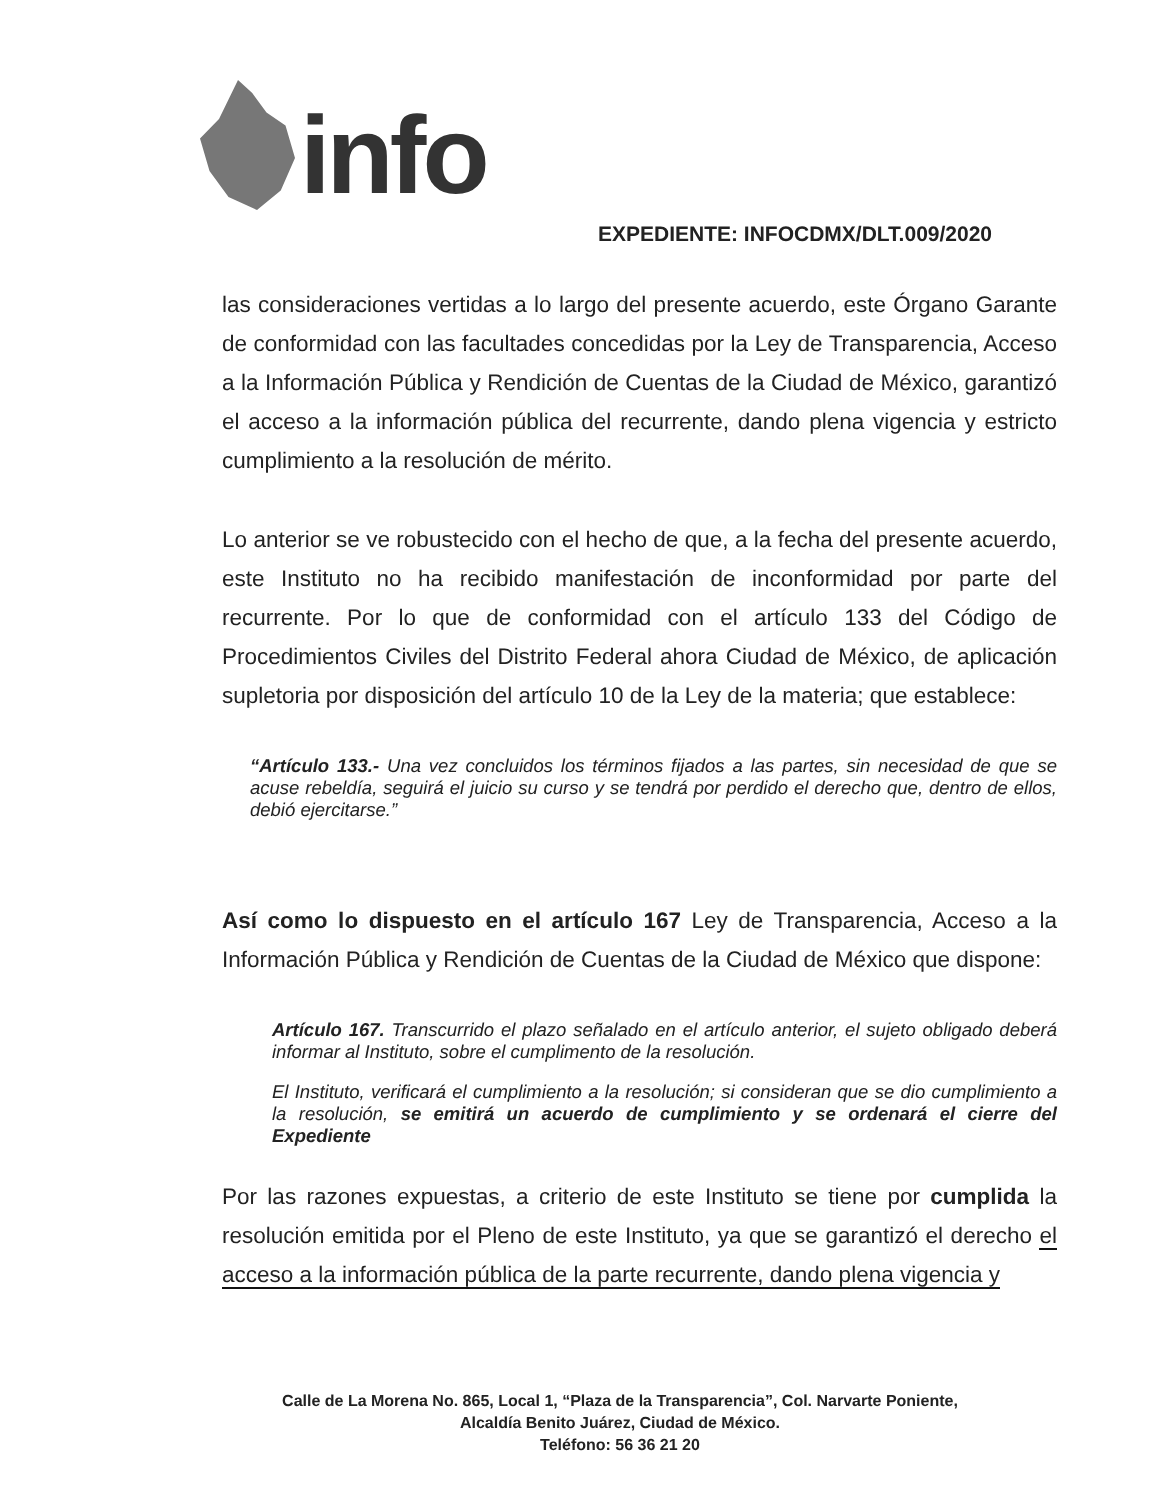info
EXPEDIENTE: INFOCDMX/DLT.009/2020
las consideraciones vertidas a lo largo del presente acuerdo, este Órgano Garante de conformidad con las facultades concedidas por la Ley de Transparencia, Acceso a la Información Pública y Rendición de Cuentas de la Ciudad de México, garantizó el acceso a la información pública del recurrente, dando plena vigencia y estricto cumplimiento a la resolución de mérito.
Lo anterior se ve robustecido con el hecho de que, a la fecha del presente acuerdo, este Instituto no ha recibido manifestación de inconformidad por parte del recurrente. Por lo que de conformidad con el artículo 133 del Código de Procedimientos Civiles del Distrito Federal ahora Ciudad de México, de aplicación supletoria por disposición del artículo 10 de la Ley de la materia; que establece:
“Artículo 133.- Una vez concluidos los términos fijados a las partes, sin necesidad de que se acuse rebeldía, seguirá el juicio su curso y se tendrá por perdido el derecho que, dentro de ellos, debió ejercitarse.”
Así como lo dispuesto en el artículo 167 Ley de Transparencia, Acceso a la Información Pública y Rendición de Cuentas de la Ciudad de México que dispone:
Artículo 167. Transcurrido el plazo señalado en el artículo anterior, el sujeto obligado deberá informar al Instituto, sobre el cumplimento de la resolución.
El Instituto, verificará el cumplimiento a la resolución; si consideran que se dio cumplimiento a la resolución, se emitirá un acuerdo de cumplimiento y se ordenará el cierre del Expediente
Por las razones expuestas, a criterio de este Instituto se tiene por cumplida la resolución emitida por el Pleno de este Instituto, ya que se garantizó el derecho el acceso a la información pública de la parte recurrente, dando plena vigencia y
Calle de La Morena No. 865, Local 1, “Plaza de la Transparencia”, Col. Narvarte Poniente,
Alcaldía Benito Juárez, Ciudad de México.
Teléfono: 56 36 21 20